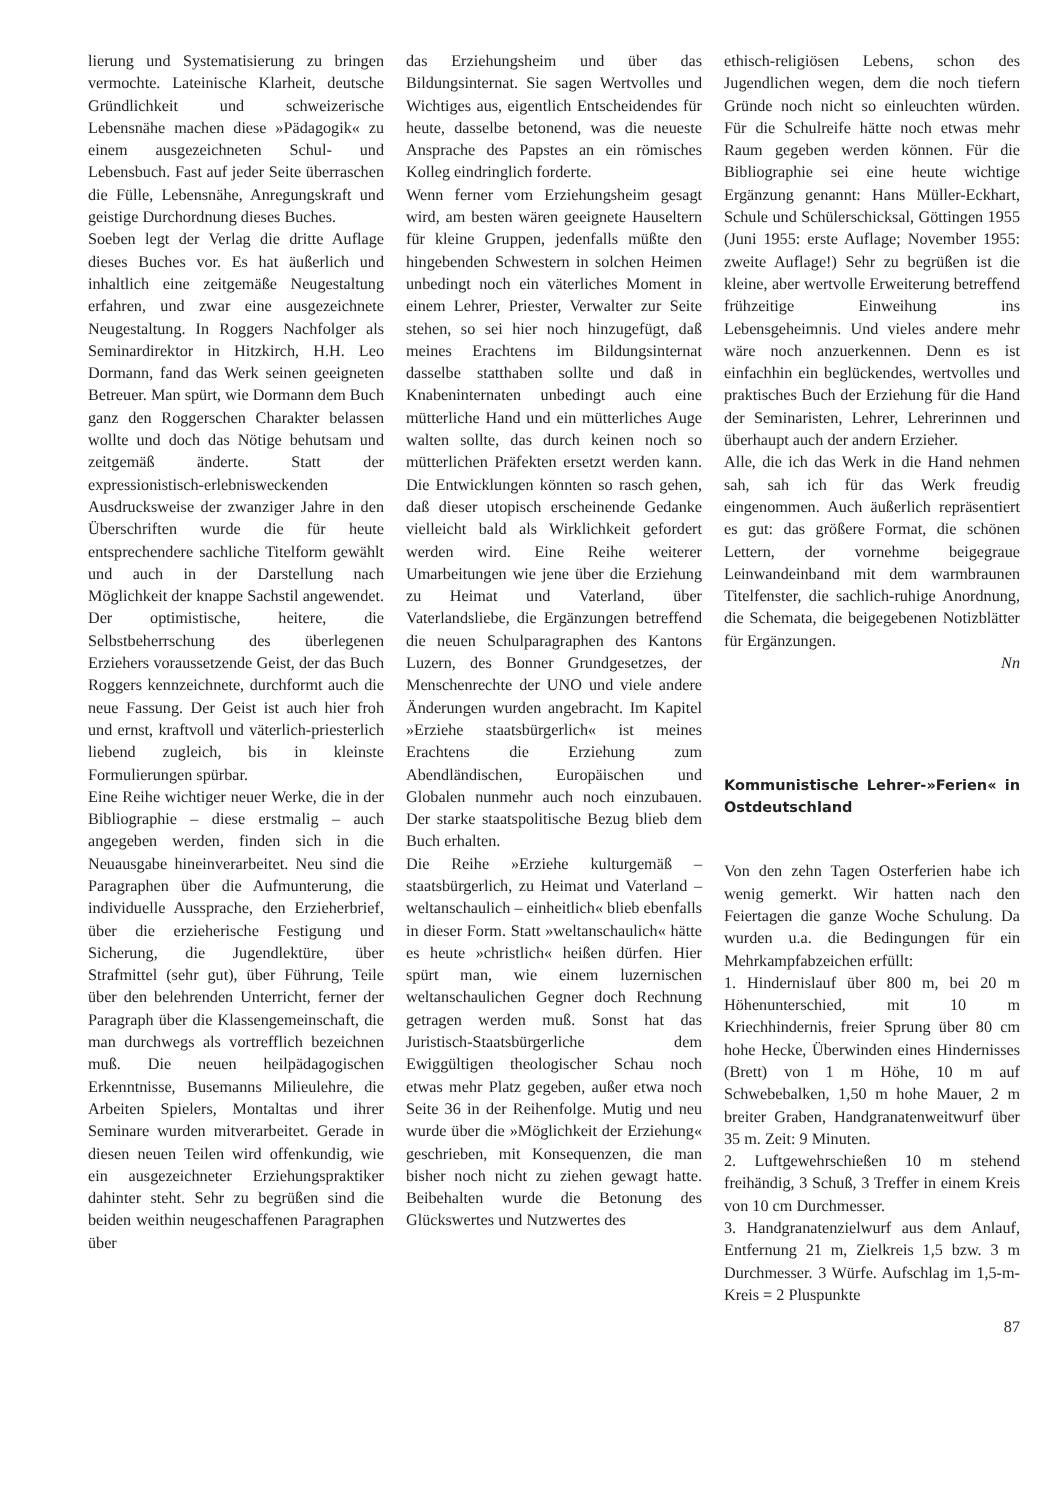lierung und Systematisierung zu bringen vermochte. Lateinische Klarheit, deutsche Gründlichkeit und schweizerische Lebensnähe machen diese »Pädagogik« zu einem ausgezeichneten Schul- und Lebensbuch. Fast auf jeder Seite überraschen die Fülle, Lebensnähe, Anregungskraft und geistige Durchordnung dieses Buches.
Soeben legt der Verlag die dritte Auflage dieses Buches vor. Es hat äußerlich und inhaltlich eine zeitgemäße Neugestaltung erfahren, und zwar eine ausgezeichnete Neugestaltung. In Roggers Nachfolger als Seminardirektor in Hitzkirch, H.H. Leo Dormann, fand das Werk seinen geeigneten Betreuer. Man spürt, wie Dormann dem Buch ganz den Roggerschen Charakter belassen wollte und doch das Nötige behutsam und zeitgemäß änderte. Statt der expressionistisch-erlebnisweckenden Ausdrucksweise der zwanziger Jahre in den Überschriften wurde die für heute entsprechendere sachliche Titelform gewählt und auch in der Darstellung nach Möglichkeit der knappe Sachstil angewendet. Der optimistische, heitere, die Selbstbeherrschung des überlegenen Erziehers voraussetzende Geist, der das Buch Roggers kennzeichnete, durchformt auch die neue Fassung. Der Geist ist auch hier froh und ernst, kraftvoll und väterlich-priesterlich liebend zugleich, bis in kleinste Formulierungen spürbar.
Eine Reihe wichtiger neuer Werke, die in der Bibliographie – diese erstmalig – auch angegeben werden, finden sich in die Neuausgabe hineinverarbeitet. Neu sind die Paragraphen über die Aufmunterung, die individuelle Aussprache, den Erzieherbrief, über die erzieherische Festigung und Sicherung, die Jugendlektüre, über Strafmittel (sehr gut), über Führung, Teile über den belehrenden Unterricht, ferner der Paragraph über die Klassengemeinschaft, die man durchwegs als vortrefflich bezeichnen muß. Die neuen heilpädagogischen Erkenntnisse, Busemanns Milieulehre, die Arbeiten Spielers, Montaltas und ihrer Seminare wurden mitverarbeitet. Gerade in diesen neuen Teilen wird offenkundig, wie ein ausgezeichneter Erziehungspraktiker dahinter steht. Sehr zu begrüßen sind die beiden weithin neugeschaffenen Paragraphen über
das Erziehungsheim und über das Bildungsinternat. Sie sagen Wertvolles und Wichtiges aus, eigentlich Entscheidendes für heute, dasselbe betonend, was die neueste Ansprache des Papstes an ein römisches Kolleg eindringlich forderte.
Wenn ferner vom Erziehungsheim gesagt wird, am besten wären geeignete Hauseltern für kleine Gruppen, jedenfalls müßte den hingebenden Schwestern in solchen Heimen unbedingt noch ein väterliches Moment in einem Lehrer, Priester, Verwalter zur Seite stehen, so sei hier noch hinzugefügt, daß meines Erachtens im Bildungsinternat dasselbe statthaben sollte und daß in Knabeninternaten unbedingt auch eine mütterliche Hand und ein mütterliches Auge walten sollte, das durch keinen noch so mütterlichen Präfekten ersetzt werden kann. Die Entwicklungen könnten so rasch gehen, daß dieser utopisch erscheinende Gedanke vielleicht bald als Wirklichkeit gefordert werden wird. Eine Reihe weiterer Umarbeitungen wie jene über die Erziehung zu Heimat und Vaterland, über Vaterlandsliebe, die Ergänzungen betreffend die neuen Schulparagraphen des Kantons Luzern, des Bonner Grundgesetzes, der Menschenrechte der UNO und viele andere Änderungen wurden angebracht. Im Kapitel »Erziehe staatsbürgerlich« ist meines Erachtens die Erziehung zum Abendländischen, Europäischen und Globalen nunmehr auch noch einzubauen. Der starke staatspolitische Bezug blieb dem Buch erhalten.
Die Reihe »Erziehe kulturgemäß – staatsbürgerlich, zu Heimat und Vaterland – weltanschaulich – einheitlich« blieb ebenfalls in dieser Form. Statt »weltanschaulich« hätte es heute »christlich« heißen dürfen. Hier spürt man, wie einem luzernischen weltanschaulichen Gegner doch Rechnung getragen werden muß. Sonst hat das Juristisch-Staatsbürgerliche dem Ewiggültigen theologischer Schau noch etwas mehr Platz gegeben, außer etwa noch Seite 36 in der Reihenfolge. Mutig und neu wurde über die »Möglichkeit der Erziehung« geschrieben, mit Konsequenzen, die man bisher noch nicht zu ziehen gewagt hatte. Beibehalten wurde die Betonung des Glückswertes und Nutzwertes des
ethisch-religiösen Lebens, schon des Jugendlichen wegen, dem die noch tiefern Gründe noch nicht so einleuchten würden. Für die Schulreife hätte noch etwas mehr Raum gegeben werden können. Für die Bibliographie sei eine heute wichtige Ergänzung genannt: Hans Müller-Eckhart, Schule und Schülerschicksal, Göttingen 1955 (Juni 1955: erste Auflage; November 1955: zweite Auflage!) Sehr zu begrüßen ist die kleine, aber wertvolle Erweiterung betreffend frühzeitige Einweihung ins Lebensgeheimnis. Und vieles andere mehr wäre noch anzuerkennen. Denn es ist einfachhin ein beglückendes, wertvolles und praktisches Buch der Erziehung für die Hand der Seminaristen, Lehrer, Lehrerinnen und überhaupt auch der andern Erzieher.
Alle, die ich das Werk in die Hand nehmen sah, sah ich für das Werk freudig eingenommen. Auch äußerlich repräsentiert es gut: das größere Format, die schönen Lettern, der vornehme beigegraue Leinwandeinband mit dem warmbraunen Titelfenster, die sachlich-ruhige Anordnung, die Schemata, die beigegebenen Notizblätter für Ergänzungen.
Nn
Kommunistische Lehrer-»Ferien« in Ostdeutschland
Von den zehn Tagen Osterferien habe ich wenig gemerkt. Wir hatten nach den Feiertagen die ganze Woche Schulung. Da wurden u.a. die Bedingungen für ein Mehrkampfabzeichen erfüllt:
1. Hindernislauf über 800 m, bei 20 m Höhenunterschied, mit 10 m Kriechhindernis, freier Sprung über 80 cm hohe Hecke, Überwinden eines Hindernisses (Brett) von 1 m Höhe, 10 m auf Schwebebalken, 1,50 m hohe Mauer, 2 m breiter Graben, Handgranatenweitwurf über 35 m. Zeit: 9 Minuten.
2. Luftgewehrschießen 10 m stehend freihändig, 3 Schuß, 3 Treffer in einem Kreis von 10 cm Durchmesser.
3. Handgranatenzielwurf aus dem Anlauf, Entfernung 21 m, Zielkreis 1,5 bzw. 3 m Durchmesser. 3 Würfe. Aufschlag im 1,5-m-Kreis = 2 Pluspunkte
87